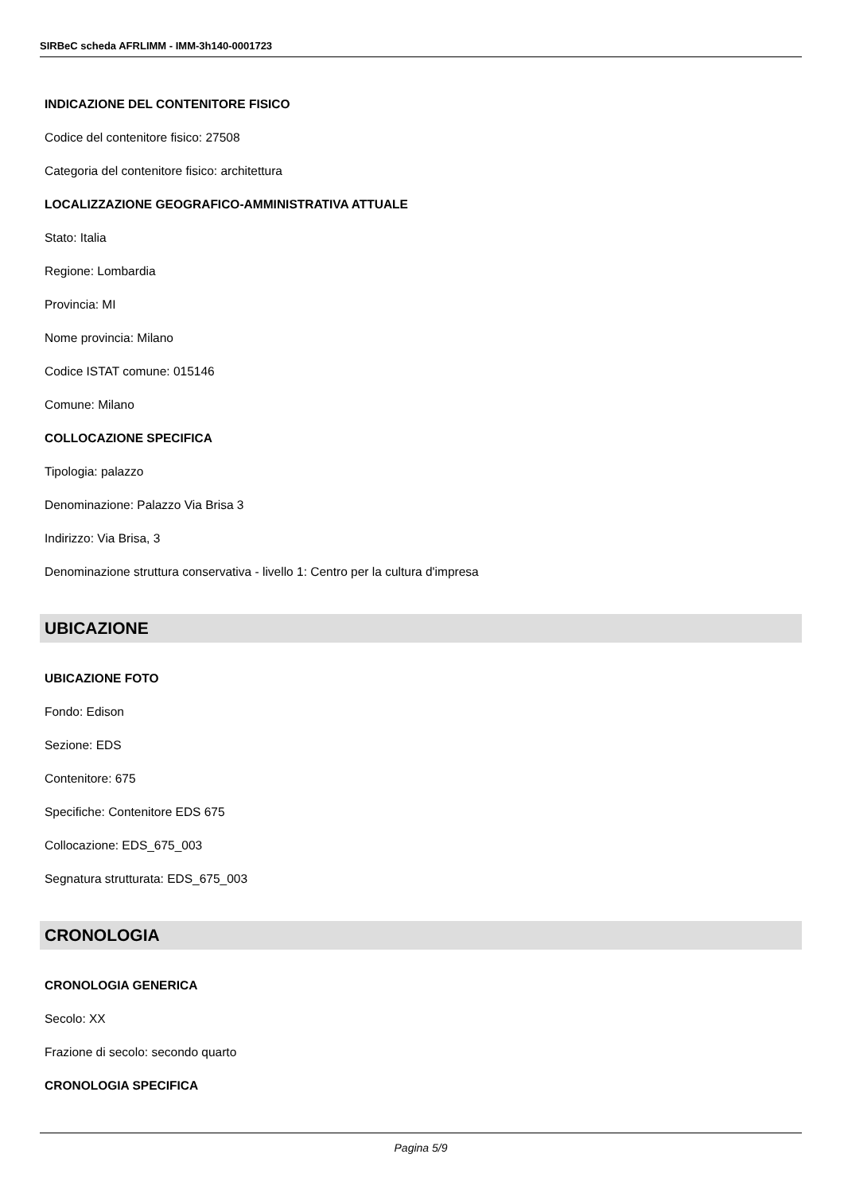SIRBeC scheda AFRLIMM - IMM-3h140-0001723
INDICAZIONE DEL CONTENITORE FISICO
Codice del contenitore fisico: 27508
Categoria del contenitore fisico: architettura
LOCALIZZAZIONE GEOGRAFICO-AMMINISTRATIVA ATTUALE
Stato: Italia
Regione: Lombardia
Provincia: MI
Nome provincia: Milano
Codice ISTAT comune: 015146
Comune: Milano
COLLOCAZIONE SPECIFICA
Tipologia: palazzo
Denominazione: Palazzo Via Brisa 3
Indirizzo: Via Brisa, 3
Denominazione struttura conservativa - livello 1: Centro per la cultura d'impresa
UBICAZIONE
UBICAZIONE FOTO
Fondo: Edison
Sezione: EDS
Contenitore: 675
Specifiche: Contenitore EDS 675
Collocazione: EDS_675_003
Segnatura strutturata: EDS_675_003
CRONOLOGIA
CRONOLOGIA GENERICA
Secolo: XX
Frazione di secolo: secondo quarto
CRONOLOGIA SPECIFICA
Pagina 5/9